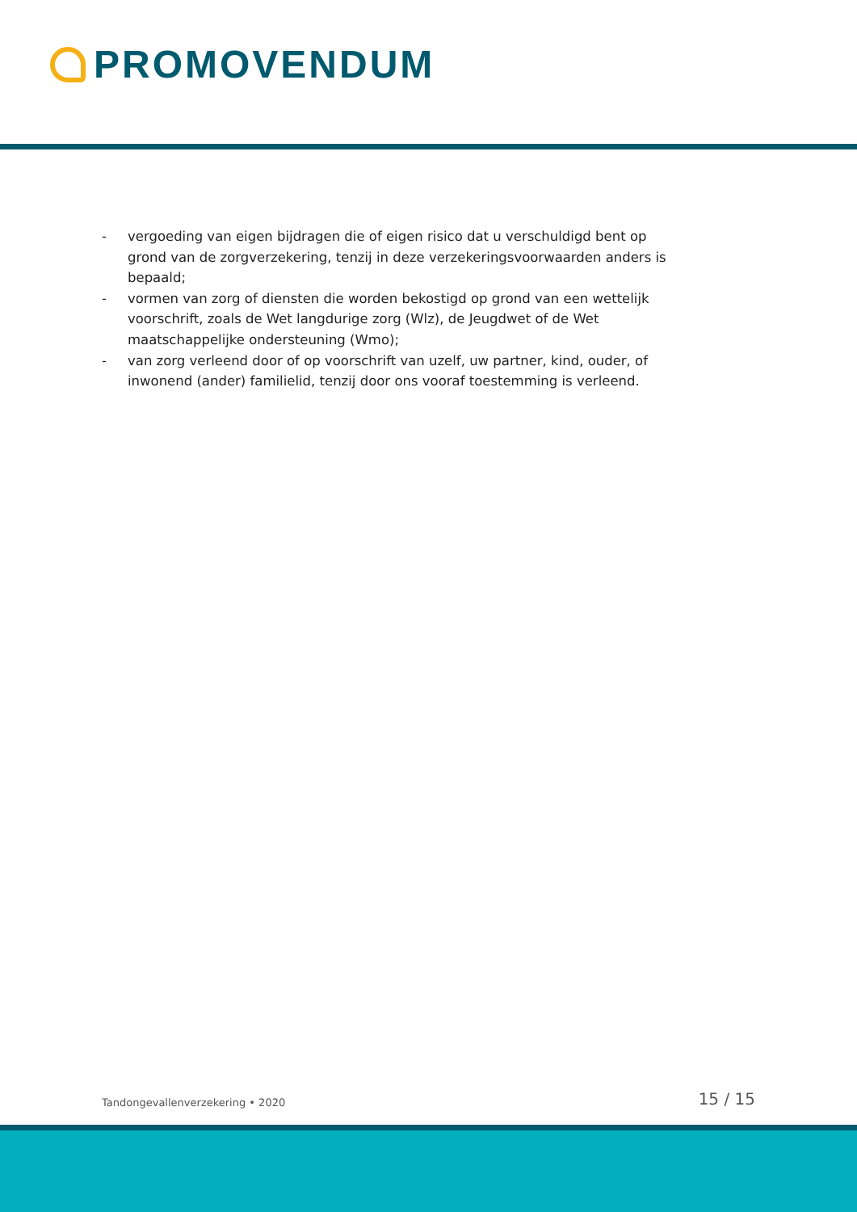PROMOVENDUM
- vergoeding van eigen bijdragen die of eigen risico dat u verschuldigd bent op grond van de zorgverzekering, tenzij in deze verzekeringsvoorwaarden anders is bepaald;
- vormen van zorg of diensten die worden bekostigd op grond van een wettelijk voor­schrift, zoals de Wet langdurige zorg (Wlz), de Jeugdwet of de Wet maatschappelijke ondersteuning (Wmo);
- van zorg verleend door of op voorschrift van uzelf, uw partner, kind, ouder, of inwonend (ander) familielid, tenzij door ons vooraf toestemming is verleend.
Tandongevallenverzekering • 2020 15 / 15